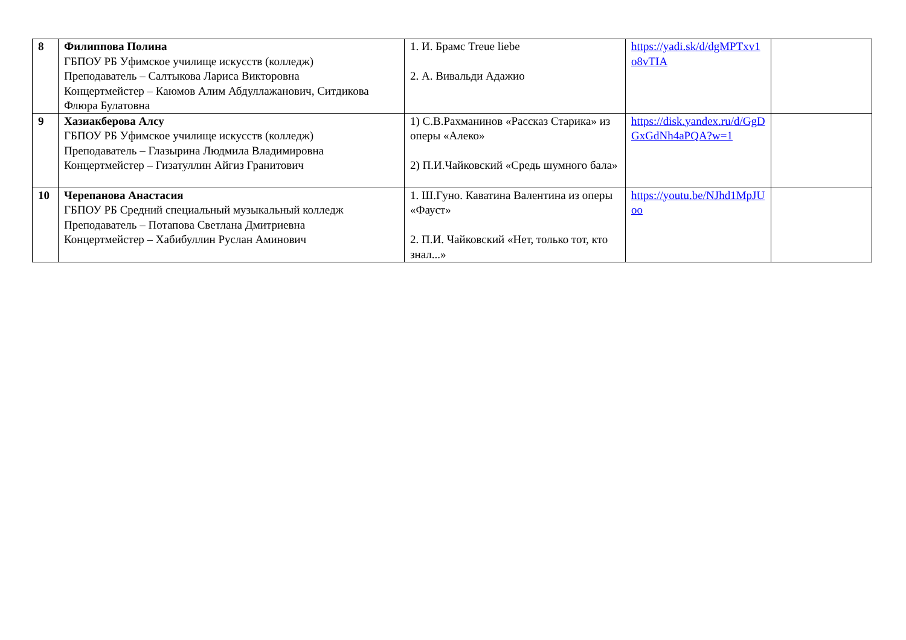| 8 | Филиппова Полина ГБПОУ РБ Уфимское училище искусств (колледж) Преподаватель – Салтыкова Лариса Викторовна Концертмейстер – Каюмов Алим Абдуллажанович, Ситдикова Флюра Булатовна | 1. И. Брамс Treue liebe 2. А. Вивальди Адажио | https://yadi.sk/d/dgMPTxv1o8vTIA | |
| 9 | Хазиакберова Алсу ГБПОУ РБ Уфимское училище искусств (колледж) Преподаватель – Глазырина Людмила Владимировна Концертмейстер – Гизатуллин Айгиз Гранитович | 1) С.В.Рахманинов «Рассказ Старика» из оперы «Алеко» 2) П.И.Чайковский «Средь шумного бала» | https://disk.yandex.ru/d/GgDGxGdNh4aPQA?w=1 | |
| 10 | Черепанова Анастасия ГБПОУ РБ Средний специальный музыкальный колледж Преподаватель – Потапова Светлана Дмитриевна Концертмейстер – Хабибуллин Руслан Аминович | 1. Ш.Гуно. Каватина Валентина из оперы «Фауст» 2. П.И. Чайковский «Нет, только тот, кто знал...» | https://youtu.be/NJhd1MpJUoo | |